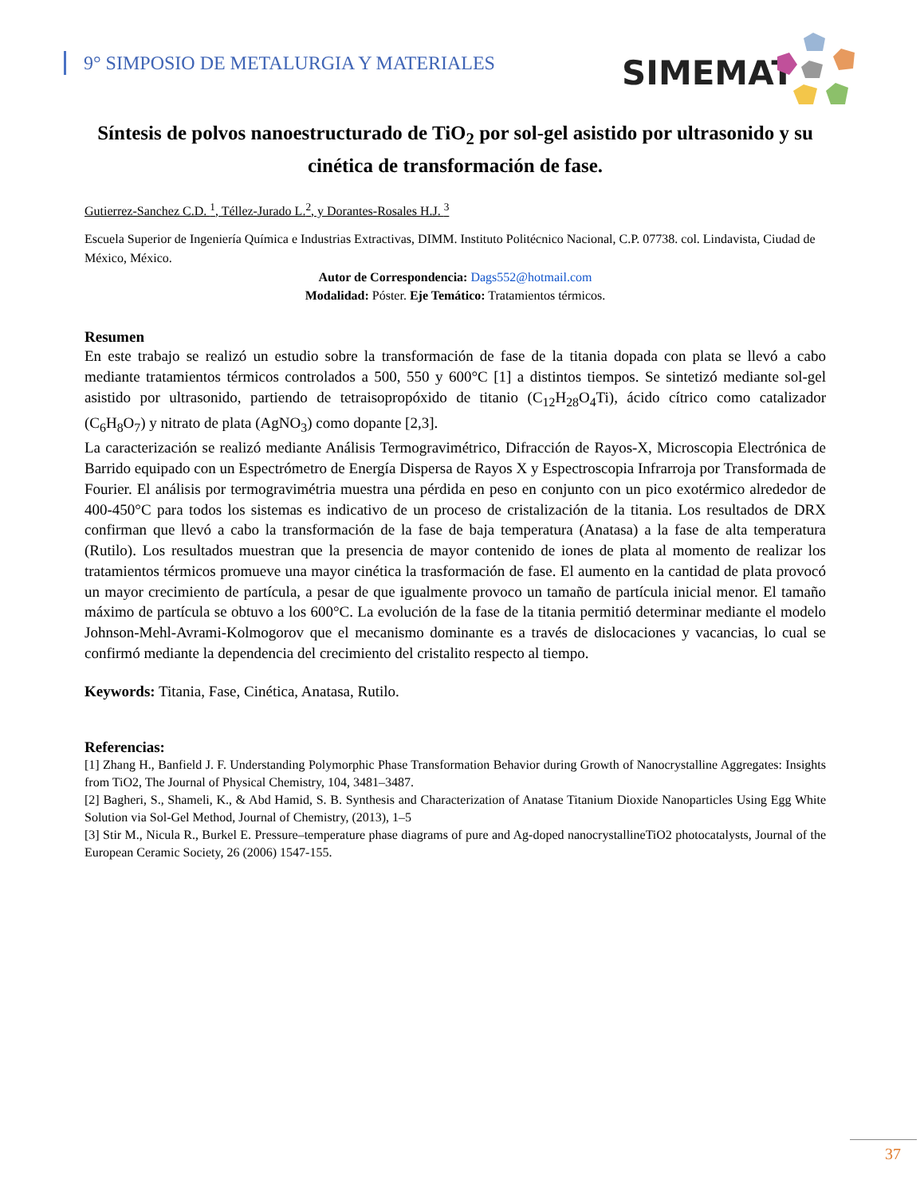9° SIMPOSIO DE METALURGIA Y MATERIALES
SIMEMAT
Síntesis de polvos nanoestructurado de TiO<sub>2</sub> por sol-gel asistido por ultrasonido y su cinética de transformación de fase.
Gutierrez-Sanchez C.D. <sup>1</sup>, Téllez-Jurado L.<sup>2</sup>, y Dorantes-Rosales H.J. <sup>3</sup>
Escuela Superior de Ingeniería Química e Industrias Extractivas, DIMM. Instituto Politécnico Nacional, C.P. 07738. col. Lindavista, Ciudad de México, México.
Autor de Correspondencia: Dags552@hotmail.com
Modalidad: Póster. Eje Temático: Tratamientos térmicos.
Resumen
En este trabajo se realizó un estudio sobre la transformación de fase de la titania dopada con plata se llevó a cabo mediante tratamientos térmicos controlados a 500, 550 y 600°C [1] a distintos tiempos. Se sintetizó mediante sol-gel asistido por ultrasonido, partiendo de tetraisopropóxido de titanio (C<sub>12</sub>H<sub>28</sub>O<sub>4</sub>Ti), ácido cítrico como catalizador (C<sub>6</sub>H<sub>8</sub>O<sub>7</sub>) y nitrato de plata (AgNO<sub>3</sub>) como dopante [2,3].
La caracterización se realizó mediante Análisis Termogravimétrico, Difracción de Rayos-X, Microscopia Electrónica de Barrido equipado con un Espectrómetro de Energía Dispersa de Rayos X y Espectroscopia Infrarroja por Transformada de Fourier. El análisis por termogravimétria muestra una pérdida en peso en conjunto con un pico exotérmico alrededor de 400-450°C para todos los sistemas es indicativo de un proceso de cristalización de la titania. Los resultados de DRX confirman que llevó a cabo la transformación de la fase de baja temperatura (Anatasa) a la fase de alta temperatura (Rutilo). Los resultados muestran que la presencia de mayor contenido de iones de plata al momento de realizar los tratamientos térmicos promueve una mayor cinética la trasformación de fase. El aumento en la cantidad de plata provocó un mayor crecimiento de partícula, a pesar de que igualmente provoco un tamaño de partícula inicial menor. El tamaño máximo de partícula se obtuvo a los 600°C. La evolución de la fase de la titania permitió determinar mediante el modelo Johnson-Mehl-Avrami-Kolmogorov que el mecanismo dominante es a través de dislocaciones y vacancias, lo cual se confirmó mediante la dependencia del crecimiento del cristalito respecto al tiempo.
Keywords: Titania, Fase, Cinética, Anatasa, Rutilo.
Referencias:
[1] Zhang H., Banfield J. F. Understanding Polymorphic Phase Transformation Behavior during Growth of Nanocrystalline Aggregates: Insights from TiO2, The Journal of Physical Chemistry, 104, 3481–3487.
[2] Bagheri, S., Shameli, K., & Abd Hamid, S. B. Synthesis and Characterization of Anatase Titanium Dioxide Nanoparticles Using Egg White Solution via Sol-Gel Method, Journal of Chemistry, (2013), 1–5
[3] Stir M., Nicula R., Burkel E. Pressure–temperature phase diagrams of pure and Ag-doped nanocrystallineTiO2 photocatalysts, Journal of the European Ceramic Society, 26 (2006) 1547-155.
37